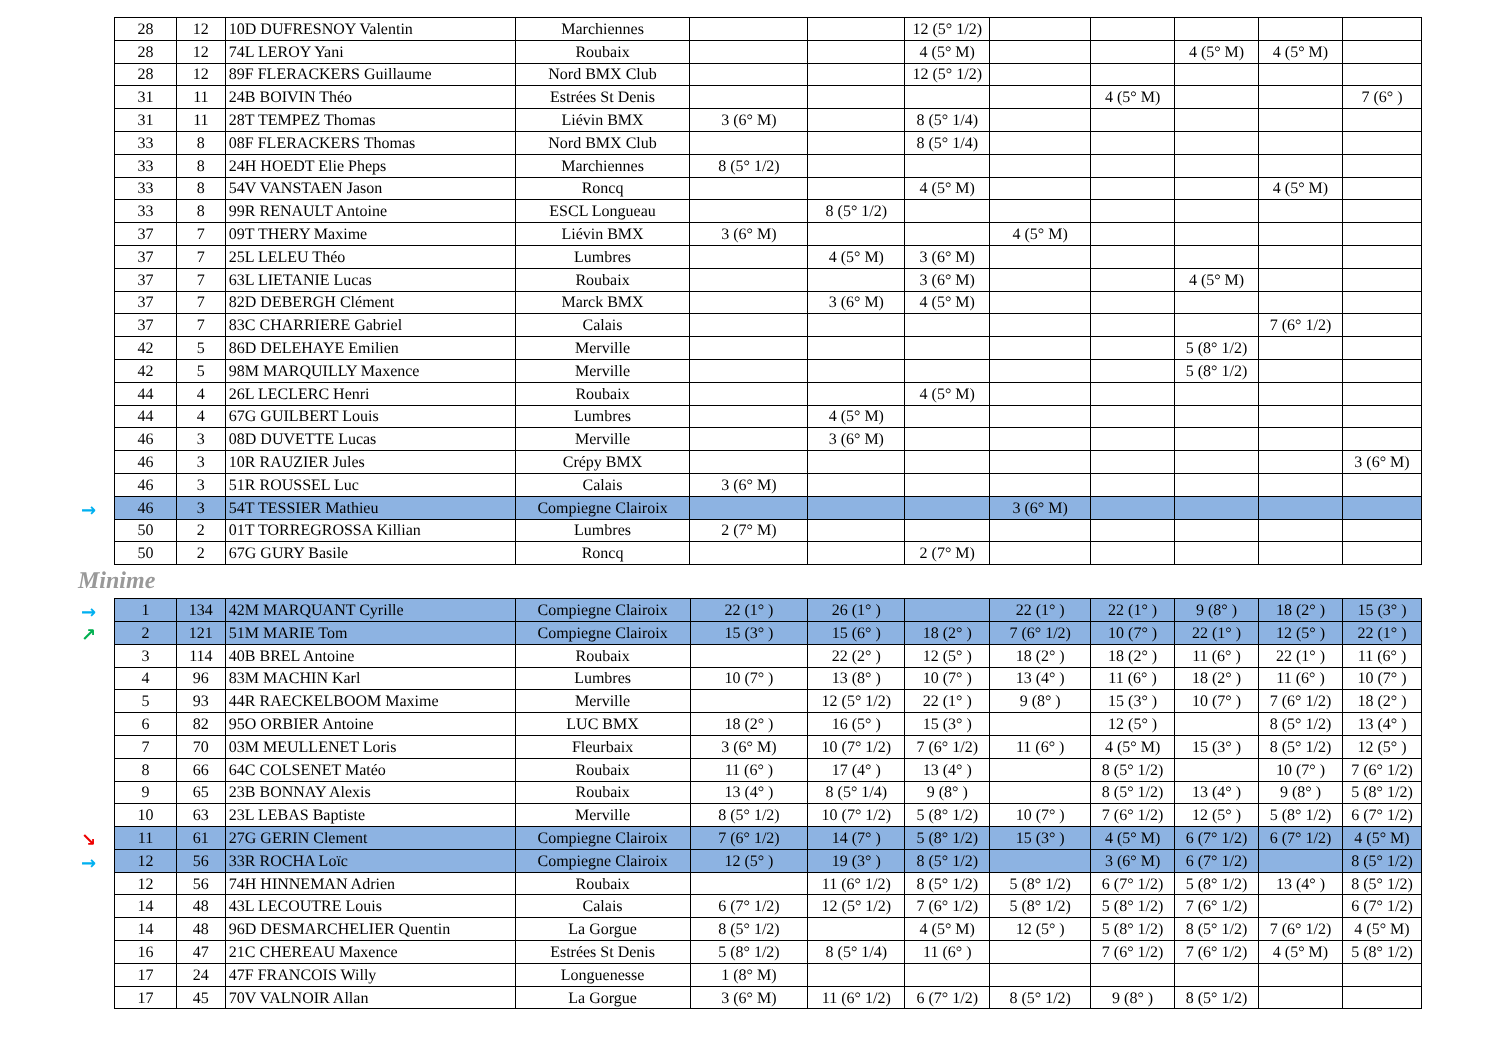| 28 | 12 | 10D DUFRESNOY Valentin | Marchiennes | | | 12 (5° 1/2) | | | | | |
| 28 | 12 | 74L LEROY Yani | Roubaix | | | 4 (5° M) | | | 4 (5° M) | 4 (5° M) | |
| 28 | 12 | 89F FLERACKERS Guillaume | Nord BMX Club | | | 12 (5° 1/2) | | | | | |
| 31 | 11 | 24B BOIVIN Théo | Estrées St Denis | | | | | 4 (5° M) | | | 7 (6° ) |
| 31 | 11 | 28T TEMPEZ Thomas | Liévin BMX | 3 (6° M) | | 8 (5° 1/4) | | | | | |
| 33 | 8 | 08F FLERACKERS Thomas | Nord BMX Club | | | 8 (5° 1/4) | | | | | |
| 33 | 8 | 24H HOEDT Elie Pheps | Marchiennes | 8 (5° 1/2) | | | | | | | |
| 33 | 8 | 54V VANSTAEN Jason | Roncq | | | 4 (5° M) | | | | 4 (5° M) | |
| 33 | 8 | 99R RENAULT Antoine | ESCL Longueau | | 8 (5° 1/2) | | | | | | |
| 37 | 7 | 09T THERY Maxime | Liévin BMX | 3 (6° M) | | | 4 (5° M) | | | | |
| 37 | 7 | 25L LELEU Théo | Lumbres | | 4 (5° M) | 3 (6° M) | | | | | |
| 37 | 7 | 63L LIETANIE Lucas | Roubaix | | | 3 (6° M) | | | 4 (5° M) | | |
| 37 | 7 | 82D DEBERGH Clément | Marck BMX | | 3 (6° M) | 4 (5° M) | | | | | |
| 37 | 7 | 83C CHARRIERE Gabriel | Calais | | | | | | | 7 (6° 1/2) | |
| 42 | 5 | 86D DELEHAYE Emilien | Merville | | | | | | 5 (8° 1/2) | | |
| 42 | 5 | 98M MARQUILLY Maxence | Merville | | | | | | 5 (8° 1/2) | | |
| 44 | 4 | 26L LECLERC Henri | Roubaix | | | 4 (5° M) | | | | | |
| 44 | 4 | 67G GUILBERT Louis | Lumbres | | 4 (5° M) | | | | | | |
| 46 | 3 | 08D DUVETTE Lucas | Merville | | 3 (6° M) | | | | | | |
| 46 | 3 | 10R RAUZIER Jules | Crépy BMX | | | | | | | | 3 (6° M) |
| 46 | 3 | 51R ROUSSEL Luc | Calais | 3 (6° M) | | | | | | | |
| → 46 | 3 | 54T TESSIER Mathieu | Compiegne Clairoix | | | | 3 (6° M) | | | | |
| 50 | 2 | 01T TORREGROSSA Killian | Lumbres | 2 (7° M) | | | | | | | |
| 50 | 2 | 67G GURY Basile | Roncq | | | 2 (7° M) | | | | | |
Minime
| → 1 | 134 | 42M MARQUANT Cyrille | Compiegne Clairoix | 22 (1° ) | 26 (1° ) | | 22 (1° ) | 22 (1° ) | 9 (8° ) | 18 (2° ) | 15 (3° ) |
| ↗ 2 | 121 | 51M MARIE Tom | Compiegne Clairoix | 15 (3° ) | 15 (6° ) | 18 (2° ) | 7 (6° 1/2) | 10 (7° ) | 22 (1° ) | 12 (5° ) | 22 (1° ) |
| 3 | 114 | 40B BREL Antoine | Roubaix | | 22 (2° ) | 12 (5° ) | 18 (2° ) | 18 (2° ) | 11 (6° ) | 22 (1° ) | 11 (6° ) |
| 4 | 96 | 83M MACHIN Karl | Lumbres | 10 (7° ) | 13 (8° ) | 10 (7° ) | 13 (4° ) | 11 (6° ) | 18 (2° ) | 11 (6° ) | 10 (7° ) |
| 5 | 93 | 44R RAECKELBOOM Maxime | Merville | | 12 (5° 1/2) | 22 (1° ) | 9 (8° ) | 15 (3° ) | 10 (7° ) | 7 (6° 1/2) | 18 (2° ) |
| 6 | 82 | 95O ORBIER Antoine | LUC BMX | 18 (2° ) | 16 (5° ) | 15 (3° ) | | 12 (5° ) | | 8 (5° 1/2) | 13 (4° ) |
| 7 | 70 | 03M MEULLENET Loris | Fleurbaix | 3 (6° M) | 10 (7° 1/2) | 7 (6° 1/2) | 11 (6° ) | 4 (5° M) | 15 (3° ) | 8 (5° 1/2) | 12 (5° ) |
| 8 | 66 | 64C COLSENET Matéo | Roubaix | 11 (6° ) | 17 (4° ) | 13 (4° ) | | 8 (5° 1/2) | | 10 (7° ) | 7 (6° 1/2) |
| 9 | 65 | 23B BONNAY Alexis | Roubaix | 13 (4° ) | 8 (5° 1/4) | 9 (8° ) | | 8 (5° 1/2) | 13 (4° ) | 9 (8° ) | 5 (8° 1/2) |
| 10 | 63 | 23L LEBAS Baptiste | Merville | 8 (5° 1/2) | 10 (7° 1/2) | 5 (8° 1/2) | 10 (7° ) | 7 (6° 1/2) | 12 (5° ) | 5 (8° 1/2) | 6 (7° 1/2) |
| ↘ 11 | 61 | 27G GERIN Clement | Compiegne Clairoix | 7 (6° 1/2) | 14 (7° ) | 5 (8° 1/2) | 15 (3° ) | 4 (5° M) | 6 (7° 1/2) | 6 (7° 1/2) | 4 (5° M) |
| → 12 | 56 | 33R ROCHA Loïc | Compiegne Clairoix | 12 (5° ) | 19 (3° ) | 8 (5° 1/2) | | 3 (6° M) | 6 (7° 1/2) | | 8 (5° 1/2) |
| 12 | 56 | 74H HINNEMAN Adrien | Roubaix | | 11 (6° 1/2) | 8 (5° 1/2) | 5 (8° 1/2) | 6 (7° 1/2) | 5 (8° 1/2) | 13 (4° ) | 8 (5° 1/2) |
| 14 | 48 | 43L LECOUTRE Louis | Calais | 6 (7° 1/2) | 12 (5° 1/2) | 7 (6° 1/2) | 5 (8° 1/2) | 5 (8° 1/2) | 7 (6° 1/2) | | 6 (7° 1/2) |
| 14 | 48 | 96D DESMARCHELIER Quentin | La Gorgue | 8 (5° 1/2) | | 4 (5° M) | 12 (5° ) | 5 (8° 1/2) | 8 (5° 1/2) | 7 (6° 1/2) | 4 (5° M) |
| 16 | 47 | 21C CHEREAU Maxence | Estrées St Denis | 5 (8° 1/2) | 8 (5° 1/4) | 11 (6° ) | | 7 (6° 1/2) | 7 (6° 1/2) | 4 (5° M) | 5 (8° 1/2) |
| 17 | 24 | 47F FRANCOIS Willy | Longuenesse | 1 (8° M) | | | | | | | |
| 17 | 45 | 70V VALNOIR Allan | La Gorgue | 3 (6° M) | 11 (6° 1/2) | 6 (7° 1/2) | 8 (5° 1/2) | 9 (8° ) | 8 (5° 1/2) | | |